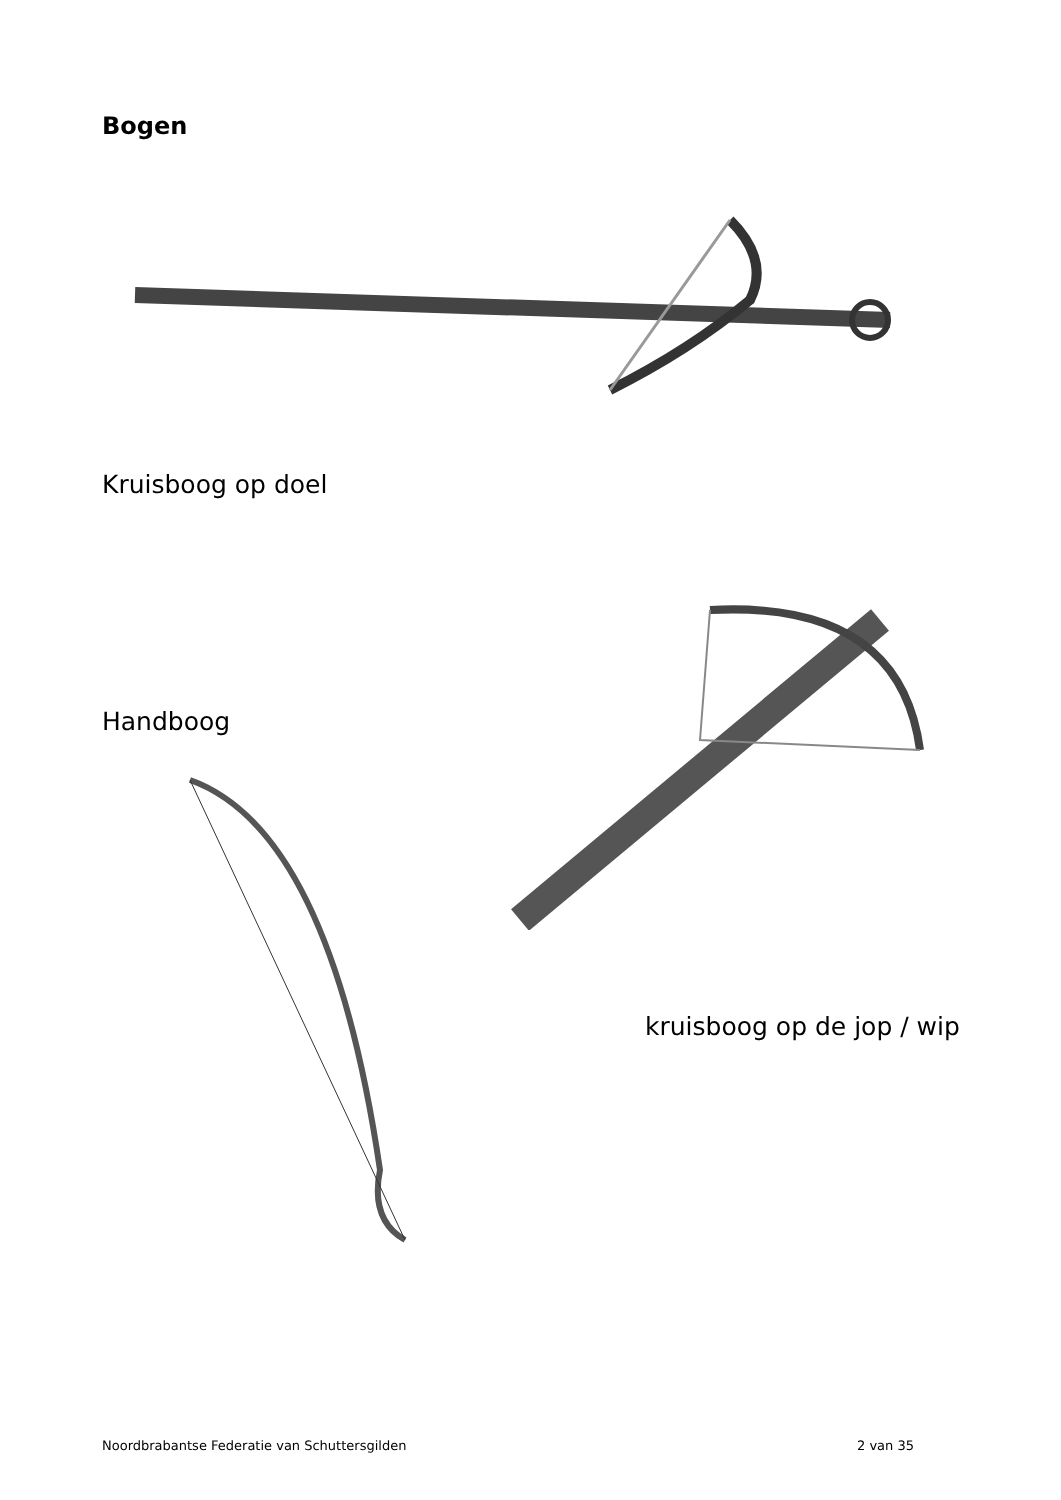Bogen
Kruisboog op doel
Handboog
kruisboog op de jop / wip
Noordbrabantse Federatie van Schuttersgilden 2 van 35